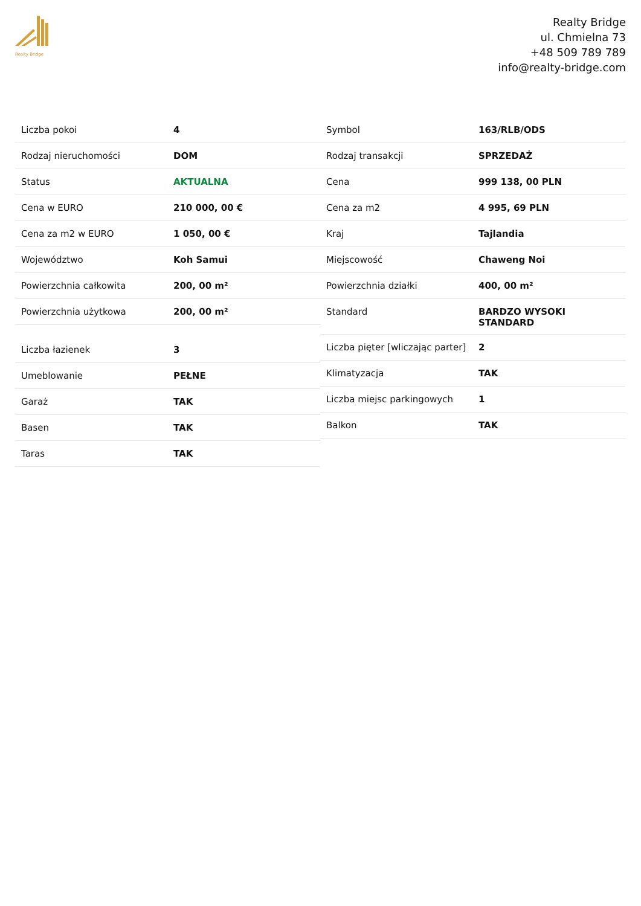Realty Bridge
Realty Bridge
ul. Chmielna 73
+48 509 789 789
info@realty-bridge.com
| Liczba pokoi | 4 |
| Rodzaj nieruchomości | DOM |
| Status | AKTUALNA |
| Cena w EURO | 210 000, 00 € |
| Cena za m2 w EURO | 1 050, 00 € |
| Województwo | Koh Samui |
| Powierzchnia całkowita | 200, 00 m² |
| Powierzchnia użytkowa | 200, 00 m² |
| Liczba łazienek | 3 |
| Umeblowanie | PEŁNE |
| Garaż | TAK |
| Basen | TAK |
| Taras | TAK |
| Symbol | 163/RLB/ODS |
| Rodzaj transakcji | SPRZEDAŻ |
| Cena | 999 138, 00 PLN |
| Cena za m2 | 4 995, 69 PLN |
| Kraj | Tajlandia |
| Miejscowość | Chaweng Noi |
| Powierzchnia działki | 400, 00 m² |
| Standard | BARDZO WYSOKI STANDARD |
| Liczba pięter [wliczając parter] | 2 |
| Klimatyzacja | TAK |
| Liczba miejsc parkingowych | 1 |
| Balkon | TAK |